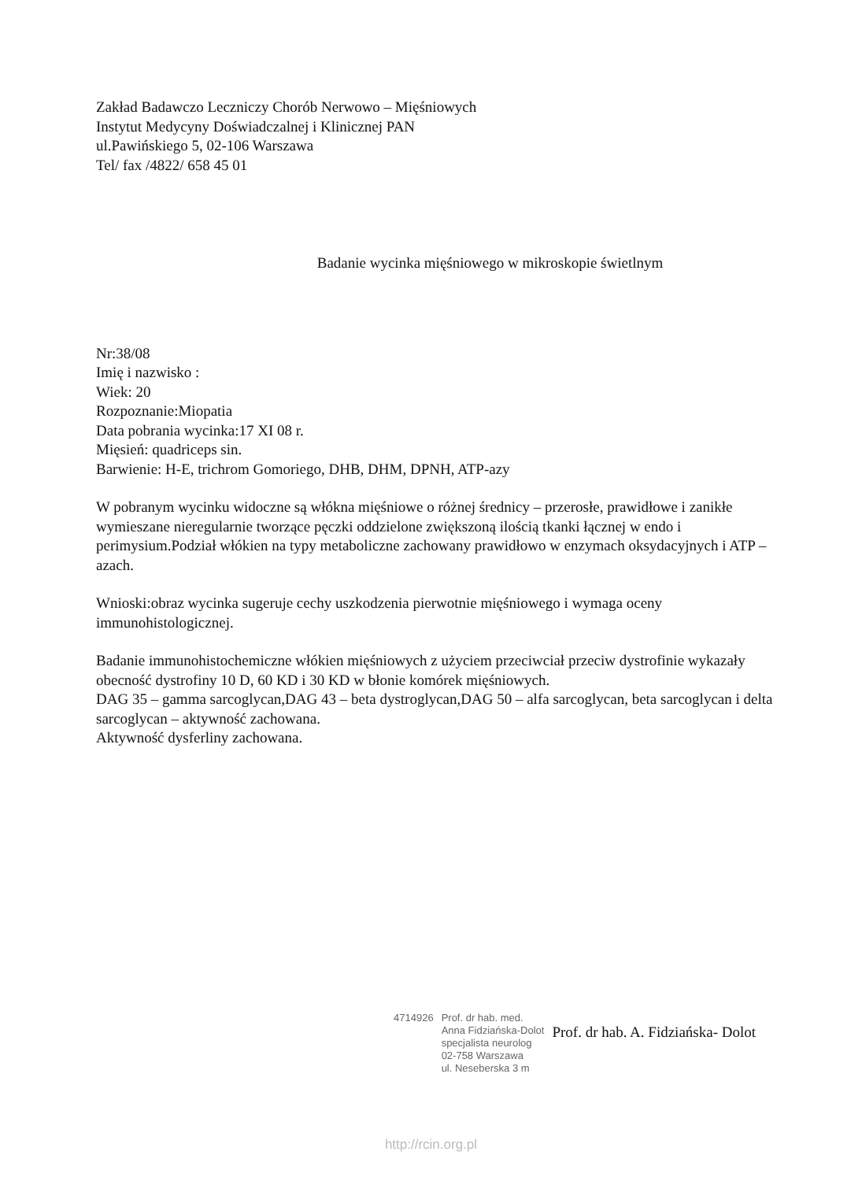Zakład Badawczo Leczniczy Chorób Nerwowo – Mięśniowych
Instytut Medycyny Doświadczalnej i Klinicznej PAN
ul.Pawińskiego 5, 02-106 Warszawa
Tel/ fax /4822/ 658 45 01
Badanie wycinka mięśniowego w mikroskopie świetlnym
Nr:38/08
Imię i nazwisko :
Wiek: 20
Rozpoznanie:Miopatia
Data pobrania wycinka:17 XI 08 r.
Mięsień: quadriceps sin.
Barwienie: H-E, trichrom Gomoriego, DHB, DHM, DPNH, ATP-azy
W pobranym wycinku widoczne są włókna mięśniowe o różnej średnicy – przerosłe, prawidłowe i zanikłe wymieszane nieregularnie tworzące pęczki oddzielone zwiększoną ilością tkanki łącznej w endo i perimysium.Podział włókien na typy metaboliczne zachowany prawidłowo w enzymach oksydacyjnych i ATP – azach.
Wnioski:obraz wycinka sugeruje cechy uszkodzenia pierwotnie mięśniowego i wymaga oceny immunohistologicznej.
Badanie immunohistochemiczne włókien mięśniowych z użyciem przeciwciał przeciw dystrofinie wykazały obecność dystrofiny 10 D, 60 KD i 30 KD w błonie komórek mięśniowych.
DAG 35 – gamma sarcoglycan,DAG 43 – beta dystroglycan,DAG 50 – alfa sarcoglycan, beta sarcoglycan i delta sarcoglycan – aktywność zachowana.
Aktywność dysferliny zachowana.
4714926 Prof. dr hab. med.
Anna Fidziańska-Dolot
specjalista neurolog
02-758 Warszawa
ul. Neseberska 3 m
Prof. dr hab. A. Fidziańska- Dolot
http://rcin.org.pl